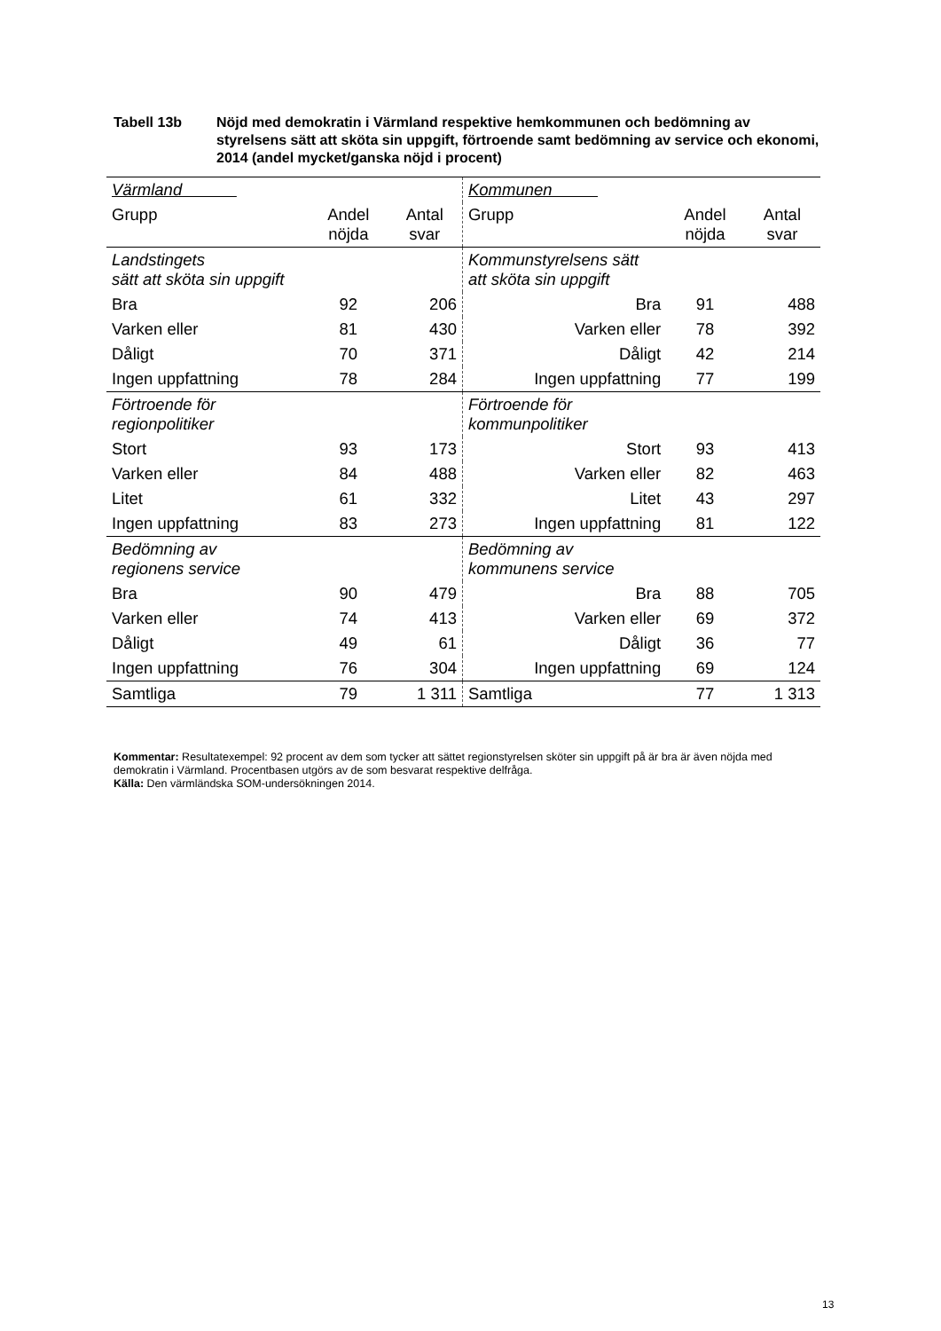Tabell 13b Nöjd med demokratin i Värmland respektive hemkommunen och bedömning av styrelsens sätt att sköta sin uppgift, förtroende samt bedömning av service och ekonomi, 2014 (andel mycket/ganska nöjd i procent)
| Värmland | | | Kommunen | | |
| Grupp | Andel nöjda | Antal svar | Grupp | Andel nöjda | Antal svar |
| Landstingets sätt att sköta sin uppgift | | | Kommunstyrelsens sätt att sköta sin uppgift | | |
| Bra | 92 | 206 | Bra | 91 | 488 |
| Varken eller | 81 | 430 | Varken eller | 78 | 392 |
| Dåligt | 70 | 371 | Dåligt | 42 | 214 |
| Ingen uppfattning | 78 | 284 | Ingen uppfattning | 77 | 199 |
| Förtroende för regionpolitiker | | | Förtroende för kommunpolitiker | | |
| Stort | 93 | 173 | Stort | 93 | 413 |
| Varken eller | 84 | 488 | Varken eller | 82 | 463 |
| Litet | 61 | 332 | Litet | 43 | 297 |
| Ingen uppfattning | 83 | 273 | Ingen uppfattning | 81 | 122 |
| Bedömning av regionens service | | | Bedömning av kommunens service | | |
| Bra | 90 | 479 | Bra | 88 | 705 |
| Varken eller | 74 | 413 | Varken eller | 69 | 372 |
| Dåligt | 49 | 61 | Dåligt | 36 | 77 |
| Ingen uppfattning | 76 | 304 | Ingen uppfattning | 69 | 124 |
| Samtliga | 79 | 1 311 | Samtliga | 77 | 1 313 |
Kommentar: Resultatexempel: 92 procent av dem som tycker att sättet regionstyrelsen sköter sin uppgift på är bra är även nöjda med demokratin i Värmland. Procentbasen utgörs av de som besvarat respektive delfråga.
Källa: Den värmländska SOM-undersökningen 2014.
13